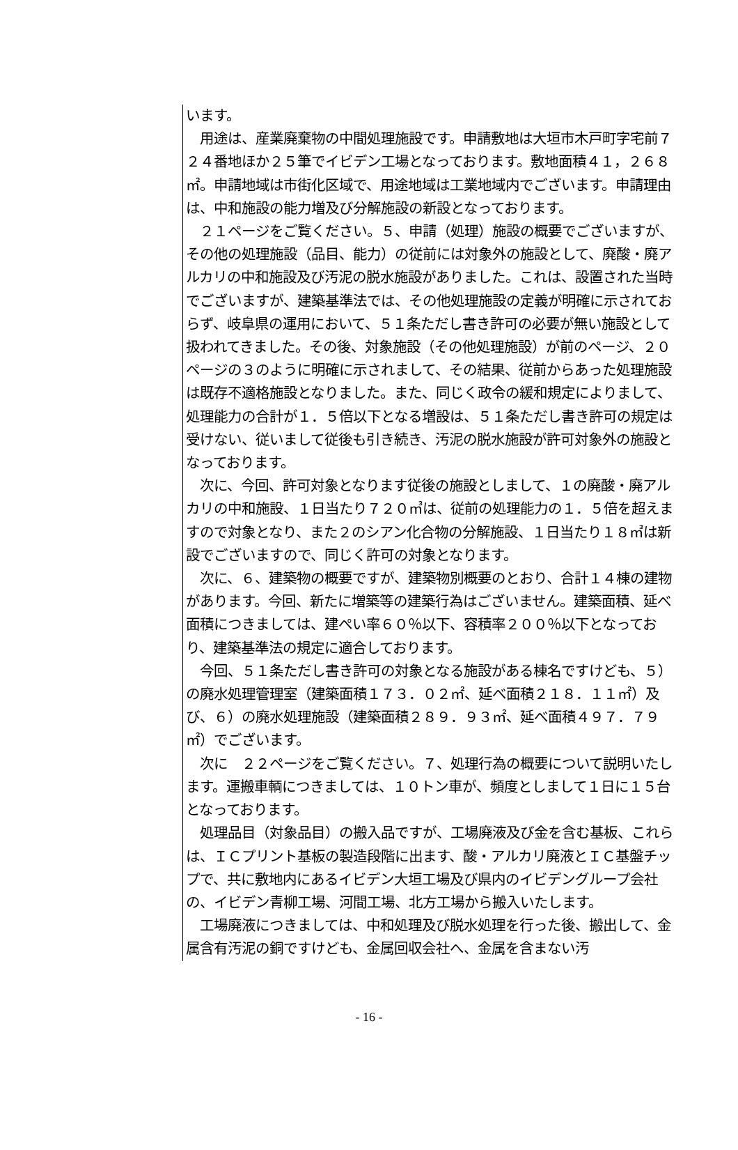います。
　用途は、産業廃棄物の中間処理施設です。申請敷地は大垣市木戸町字宅前７２４番地ほか２５筆でイビデン工場となっております。敷地面積４１，２６８㎡。申請地域は市街化区域で、用途地域は工業地域内でございます。申請理由は、中和施設の能力増及び分解施設の新設となっております。
　２１ページをご覧ください。５、申請（処理）施設の概要でございますが、その他の処理施設（品目、能力）の従前には対象外の施設として、廃酸・廃アルカリの中和施設及び汚泥の脱水施設がありました。これは、設置された当時でございますが、建築基準法では、その他処理施設の定義が明確に示されておらず、岐阜県の運用において、５１条ただし書き許可の必要が無い施設として扱われてきました。その後、対象施設（その他処理施設）が前のページ、２０ページの３のように明確に示されまして、その結果、従前からあった処理施設は既存不適格施設となりました。また、同じく政令の緩和規定によりまして、処理能力の合計が１．５倍以下となる増設は、５１条ただし書き許可の規定は受けない、従いまして従後も引き続き、汚泥の脱水施設が許可対象外の施設となっております。
　次に、今回、許可対象となります従後の施設としまして、１の廃酸・廃アルカリの中和施設、１日当たり７２０㎥は、従前の処理能力の１．５倍を超えますので対象となり、また２のシアン化合物の分解施設、１日当たり１８㎥は新設でございますので、同じく許可の対象となります。
　次に、６、建築物の概要ですが、建築物別概要のとおり、合計１４棟の建物があります。今回、新たに増築等の建築行為はございません。建築面積、延べ面積につきましては、建ぺい率６０％以下、容積率２００％以下となっており、建築基準法の規定に適合しております。
　今回、５１条ただし書き許可の対象となる施設がある棟名ですけども、５）の廃水処理管理室（建築面積１７３．０２㎡、延べ面積２１８．１１㎡）及び、６）の廃水処理施設（建築面積２８９．９３㎡、延べ面積４９７．７９㎡）でございます。
　次に　２２ページをご覧ください。７、処理行為の概要について説明いたします。運搬車輌につきましては、１０トン車が、頻度としまして１日に１５台となっております。
　処理品目（対象品目）の搬入品ですが、工場廃液及び金を含む基板、これらは、ＩＣプリント基板の製造段階に出ます、酸・アルカリ廃液とＩＣ基盤チップで、共に敷地内にあるイビデン大垣工場及び県内のイビデングループ会社の、イビデン青柳工場、河間工場、北方工場から搬入いたします。
　工場廃液につきましては、中和処理及び脱水処理を行った後、搬出して、金属含有汚泥の銅ですけども、金属回収会社へ、金属を含まない汚
- 16 -